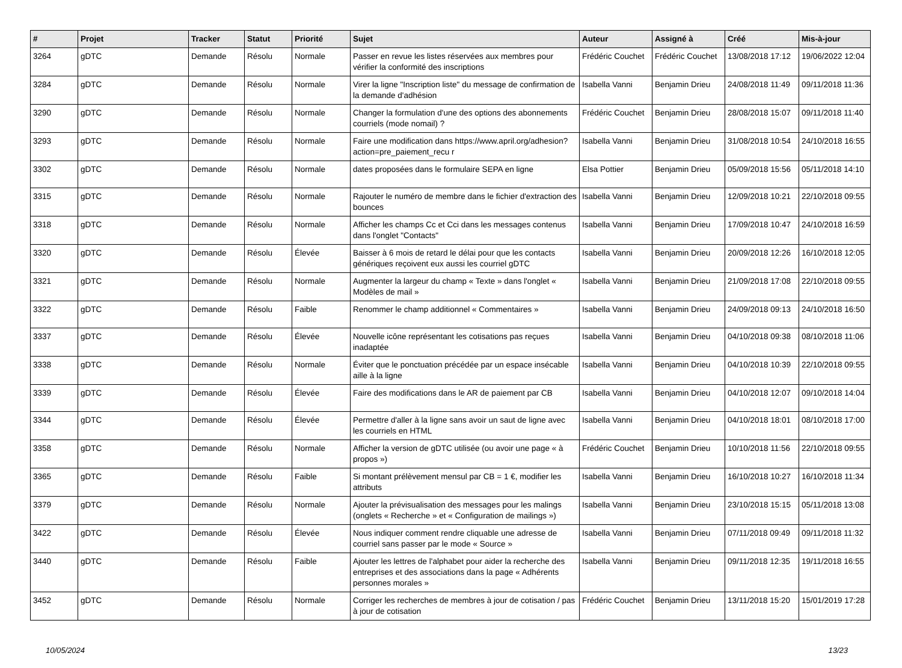| # | Projet | Tracker | Statut | Priorité | Sujet | Auteur | Assigné à | Créé | Mis-à-jour |
| --- | --- | --- | --- | --- | --- | --- | --- | --- | --- |
| 3264 | gDTC | Demande | Résolu | Normale | Passer en revue les listes réservées aux membres pour vérifier la conformité des inscriptions | Frédéric Couchet | Frédéric Couchet | 13/08/2018 17:12 | 19/06/2022 12:04 |
| 3284 | gDTC | Demande | Résolu | Normale | Virer la ligne "Inscription liste" du message de confirmation de la demande d'adhésion | Isabella Vanni | Benjamin Drieu | 24/08/2018 11:49 | 09/11/2018 11:36 |
| 3290 | gDTC | Demande | Résolu | Normale | Changer la formulation d'une des options des abonnements courriels (mode nomail) ? | Frédéric Couchet | Benjamin Drieu | 28/08/2018 15:07 | 09/11/2018 11:40 |
| 3293 | gDTC | Demande | Résolu | Normale | Faire une modification dans https://www.april.org/adhesion?action=pre_paiement_recu r | Isabella Vanni | Benjamin Drieu | 31/08/2018 10:54 | 24/10/2018 16:55 |
| 3302 | gDTC | Demande | Résolu | Normale | dates proposées dans le formulaire SEPA en ligne | Elsa Pottier | Benjamin Drieu | 05/09/2018 15:56 | 05/11/2018 14:10 |
| 3315 | gDTC | Demande | Résolu | Normale | Rajouter le numéro de membre dans le fichier d'extraction des bounces | Isabella Vanni | Benjamin Drieu | 12/09/2018 10:21 | 22/10/2018 09:55 |
| 3318 | gDTC | Demande | Résolu | Normale | Afficher les champs Cc et Cci dans les messages contenus dans l'onglet "Contacts" | Isabella Vanni | Benjamin Drieu | 17/09/2018 10:47 | 24/10/2018 16:59 |
| 3320 | gDTC | Demande | Résolu | Élevée | Baisser à 6 mois de retard le délai pour que les contacts génériques reçoivent eux aussi les courriel gDTC | Isabella Vanni | Benjamin Drieu | 20/09/2018 12:26 | 16/10/2018 12:05 |
| 3321 | gDTC | Demande | Résolu | Normale | Augmenter la largeur du champ « Texte » dans l'onglet « Modèles de mail » | Isabella Vanni | Benjamin Drieu | 21/09/2018 17:08 | 22/10/2018 09:55 |
| 3322 | gDTC | Demande | Résolu | Faible | Renommer le champ additionnel « Commentaires » | Isabella Vanni | Benjamin Drieu | 24/09/2018 09:13 | 24/10/2018 16:50 |
| 3337 | gDTC | Demande | Résolu | Élevée | Nouvelle icône représentant les cotisations pas reçues inadaptée | Isabella Vanni | Benjamin Drieu | 04/10/2018 09:38 | 08/10/2018 11:06 |
| 3338 | gDTC | Demande | Résolu | Normale | Éviter que le ponctuation précédée par un espace insécable aille à la ligne | Isabella Vanni | Benjamin Drieu | 04/10/2018 10:39 | 22/10/2018 09:55 |
| 3339 | gDTC | Demande | Résolu | Élevée | Faire des modifications dans le AR de paiement par CB | Isabella Vanni | Benjamin Drieu | 04/10/2018 12:07 | 09/10/2018 14:04 |
| 3344 | gDTC | Demande | Résolu | Élevée | Permettre d'aller à la ligne sans avoir un saut de ligne avec les courriels en HTML | Isabella Vanni | Benjamin Drieu | 04/10/2018 18:01 | 08/10/2018 17:00 |
| 3358 | gDTC | Demande | Résolu | Normale | Afficher la version de gDTC utilisée (ou avoir une page « à propos ») | Frédéric Couchet | Benjamin Drieu | 10/10/2018 11:56 | 22/10/2018 09:55 |
| 3365 | gDTC | Demande | Résolu | Faible | Si montant prélèvement mensul par CB = 1 €, modifier les attributs | Isabella Vanni | Benjamin Drieu | 16/10/2018 10:27 | 16/10/2018 11:34 |
| 3379 | gDTC | Demande | Résolu | Normale | Ajouter la prévisualisation des messages pour les malings (onglets « Recherche » et « Configuration de mailings ») | Isabella Vanni | Benjamin Drieu | 23/10/2018 15:15 | 05/11/2018 13:08 |
| 3422 | gDTC | Demande | Résolu | Élevée | Nous indiquer comment rendre cliquable une adresse de courriel sans passer par le mode « Source » | Isabella Vanni | Benjamin Drieu | 07/11/2018 09:49 | 09/11/2018 11:32 |
| 3440 | gDTC | Demande | Résolu | Faible | Ajouter les lettres de l'alphabet pour aider la recherche des entreprises et des associations dans la page « Adhérents personnes morales » | Isabella Vanni | Benjamin Drieu | 09/11/2018 12:35 | 19/11/2018 16:55 |
| 3452 | gDTC | Demande | Résolu | Normale | Corriger les recherches de membres à jour de cotisation / pas à jour de cotisation | Frédéric Couchet | Benjamin Drieu | 13/11/2018 15:20 | 15/01/2019 17:28 |
10/05/2024 13/23